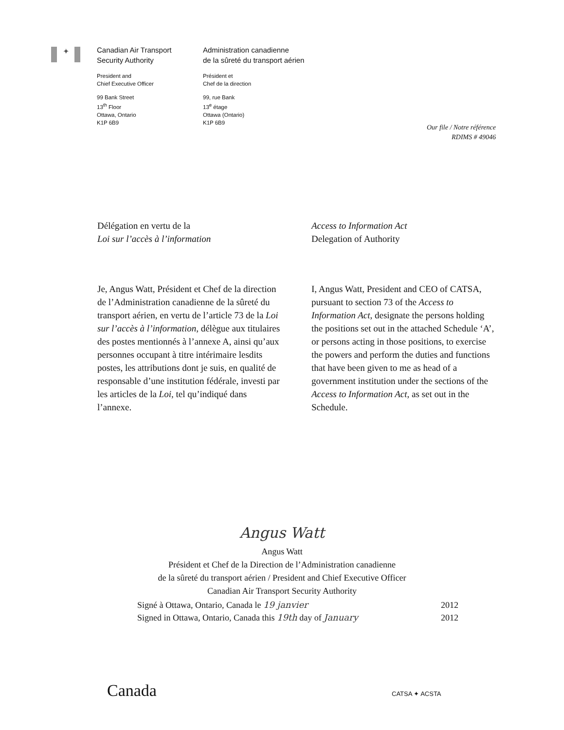✦
Canadian Air Transport
Security Authority
President and
Chief Executive Officer
99 Bank Street
13<sup>th</sup> Floor
Ottawa, Ontario
K1P 6B9
Administration canadienne
de la sûreté du transport aérien
Président et
Chef de la direction
99, rue Bank
13<sup>e</sup> étage
Ottawa (Ontario)
K1P 6B9
Our file / Notre référence
RDIMS # 49046
Délégation en vertu de la
Loi sur l’accès à l’information
Access to Information Act
Delegation of Authority
Je, Angus Watt, Président et Chef de la direction de l’Administration canadienne de la sûreté du transport aérien, en vertu de l’article 73 de la Loi sur l’accès à l’information, délègue aux titulaires des postes mentionnés à l’annexe A, ainsi qu’aux personnes occupant à titre intérimaire lesdits postes, les attributions dont je suis, en qualité de responsable d’une institution fédérale, investi par les articles de la Loi, tel qu’indiqué dans l’annexe.
I, Angus Watt, President and CEO of CATSA, pursuant to section 73 of the Access to Information Act, designate the persons holding the positions set out in the attached Schedule ‘A’, or persons acting in those positions, to exercise the powers and perform the duties and functions that have been given to me as head of a government institution under the sections of the Access to Information Act, as set out in the Schedule.
Angus Watt
Angus Watt
Président et Chef de la Direction de l’Administration canadienne
de la sûreté du transport aérien / President and Chief Executive Officer
Canadian Air Transport Security Authority
Signé à Ottawa, Ontario, Canada le 19 janvier 2012
Signed in Ottawa, Ontario, Canada this 19th day of January 2012
Canada CATSA ✦ ACSTA